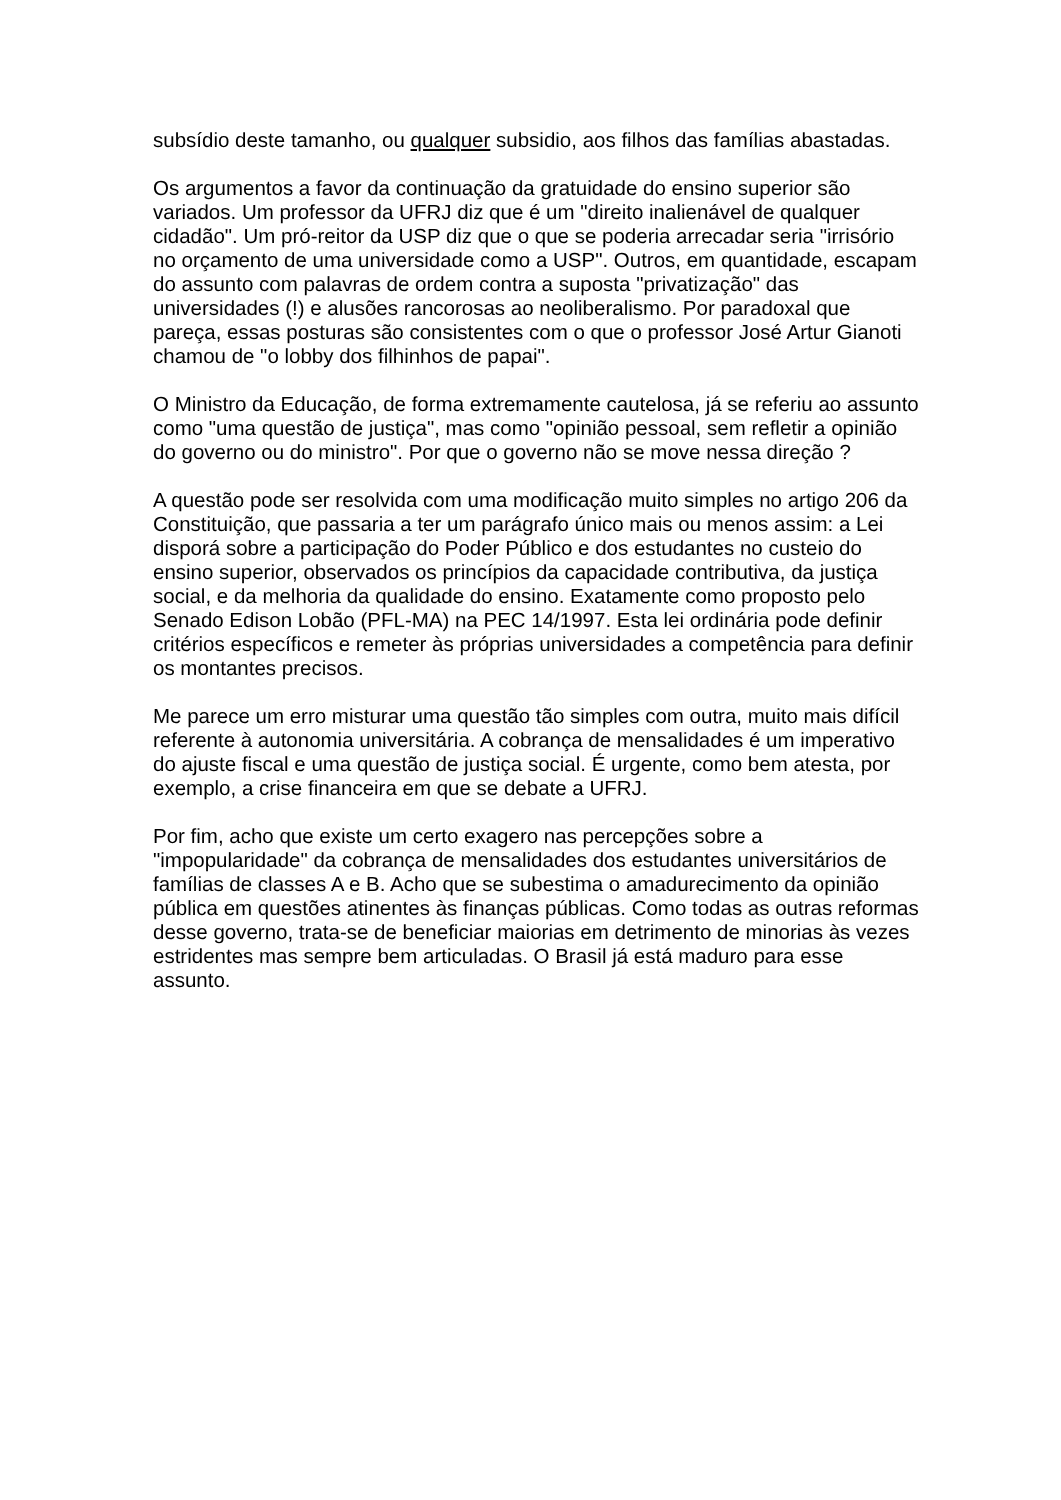subsídio deste tamanho, ou qualquer subsidio, aos filhos das famílias abastadas.
Os argumentos a favor da continuação da gratuidade do ensino superior são variados. Um professor da UFRJ diz que é um "direito inalienável de qualquer cidadão". Um pró-reitor da USP diz que o que se poderia arrecadar seria "irrisório no orçamento de uma universidade como a USP". Outros, em quantidade, escapam do assunto com palavras de ordem contra a suposta "privatização" das universidades (!) e alusões rancorosas ao neoliberalismo. Por paradoxal que pareça, essas posturas são consistentes com o que o professor José Artur Gianoti chamou de "o lobby dos filhinhos de papai".
O Ministro da Educação, de forma extremamente cautelosa, já se referiu ao assunto como "uma questão de justiça", mas como "opinião pessoal, sem refletir a opinião do governo ou do ministro". Por que o governo não se move nessa direção ?
A questão pode ser resolvida com uma modificação muito simples no artigo 206 da Constituição, que passaria a ter um parágrafo único mais ou menos assim: a Lei disporá sobre a participação do Poder Público e dos estudantes no custeio do ensino superior, observados os princípios da capacidade contributiva, da justiça social, e da melhoria da qualidade do ensino. Exatamente como proposto pelo Senado Edison Lobão (PFL-MA) na PEC 14/1997. Esta lei ordinária pode definir critérios específicos e remeter às próprias universidades a competência para definir os montantes precisos.
Me parece um erro misturar uma questão tão simples com outra, muito mais difícil referente à autonomia universitária. A cobrança de mensalidades é um imperativo do ajuste fiscal e uma questão de justiça social. É urgente, como bem atesta, por exemplo, a crise financeira em que se debate a UFRJ.
Por fim, acho que existe um certo exagero nas percepções sobre a "impopularidade" da cobrança de mensalidades dos estudantes universitários de famílias de classes A e B. Acho que se subestima o amadurecimento da opinião pública em questões atinentes às finanças públicas. Como todas as outras reformas desse governo, trata-se de beneficiar maiorias em detrimento de minorias às vezes estridentes mas sempre bem articuladas. O Brasil já está maduro para esse assunto.